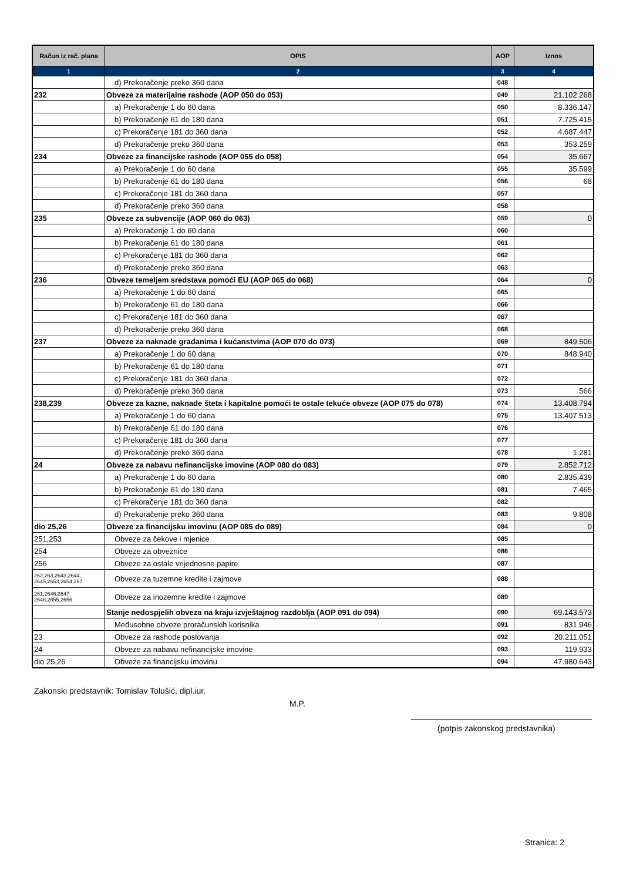| Račun iz rač. plana | OPIS | AOP | Iznos |
| --- | --- | --- | --- |
| 1 | 2 | 3 | 4 |
| | d) Prekoračenje preko 360 dana | 048 | |
| 232 | Obveze za materijalne rashode (AOP 050 do 053) | 049 | 21.102.268 |
| | a) Prekoračenje 1 do 60 dana | 050 | 8.336.147 |
| | b) Prekoračenje 61 do 180 dana | 051 | 7.725.415 |
| | c) Prekoračenje 181 do 360 dana | 052 | 4.687.447 |
| | d) Prekoračenje preko 360 dana | 053 | 353.259 |
| 234 | Obveze za financijske rashode (AOP 055 do 058) | 054 | 35.667 |
| | a) Prekoračenje 1 do 60 dana | 055 | 35.599 |
| | b) Prekoračenje 61 do 180 dana | 056 | 68 |
| | c) Prekoračenje 181 do 360 dana | 057 | |
| | d) Prekoračenje preko 360 dana | 058 | |
| 235 | Obveze za subvencije (AOP 060 do 063) | 059 | 0 |
| | a) Prekoračenje 1 do 60 dana | 060 | |
| | b) Prekoračenje 61 do 180 dana | 061 | |
| | c) Prekoračenje 181 do 360 dana | 062 | |
| | d) Prekoračenje preko 360 dana | 063 | |
| 236 | Obveze temeljem sredstava pomoći EU (AOP 065 do 068) | 064 | 0 |
| | a) Prekoračenje 1 do 60 dana | 065 | |
| | b) Prekoračenje 61 do 180 dana | 066 | |
| | c) Prekoračenje 181 do 360 dana | 067 | |
| | d) Prekoračenje preko 360 dana | 068 | |
| 237 | Obveze za naknade građanima i kućanstvima (AOP 070 do 073) | 069 | 849.506 |
| | a) Prekoračenje 1 do 60 dana | 070 | 848.940 |
| | b) Prekoračenje 61 do 180 dana | 071 | |
| | c) Prekoračenje 181 do 360 dana | 072 | |
| | d) Prekoračenje preko 360 dana | 073 | 566 |
| 238,239 | Obveze za kazne, naknade šteta i kapitalne pomoći te ostale tekuće obveze (AOP 075 do 078) | 074 | 13.408.794 |
| | a) Prekoračenje 1 do 60 dana | 075 | 13.407.513 |
| | b) Prekoračenje 61 do 180 dana | 076 | |
| | c) Prekoračenje 181 do 360 dana | 077 | |
| | d) Prekoračenje preko 360 dana | 078 | 1.281 |
| 24 | Obveze za nabavu nefinancijske imovine (AOP 080 do 083) | 079 | 2.852.712 |
| | a) Prekoračenje 1 do 60 dana | 080 | 2.835.439 |
| | b) Prekoračenje 61 do 180 dana | 081 | 7.465 |
| | c) Prekoračenje 181 do 360 dana | 082 | |
| | d) Prekoračenje preko 360 dana | 083 | 9.808 |
| dio 25,26 | Obveze za financijsku imovinu (AOP 085 do 089) | 084 | 0 |
| 251,253 | Obveze za čekove i mjenice | 085 | |
| 254 | Obveze za obveznice | 086 | |
| 256 | Obveze za ostale vrijednosne papire | 087 | |
| 262,263,2643,2644, 2645,2653,2654,267 | Obveze za tuzemne kredite i zajmove | 088 | |
| 261,2646,2647, 2648,2655,2656 | Obveze za inozemne kredite i zajmove | 089 | |
| | Stanje nedospjelih obveza na kraju izvještajnog razdoblja (AOP 091 do 094) | 090 | 69.143.573 |
| | Međusobne obveze proračunskih korisnika | 091 | 831.946 |
| 23 | Obveze za rashode poslovanja | 092 | 20.211.051 |
| 24 | Obveze za nabavu nefinancijske imovine | 093 | 119.933 |
| dio 25,26 | Obveze za financijsku imovinu | 094 | 47.980.643 |
Zakonski predstavnik: Tomislav Tolušić, dipl.iur.
M.P.
(potpis zakonskog predstavnika)
Stranica: 2